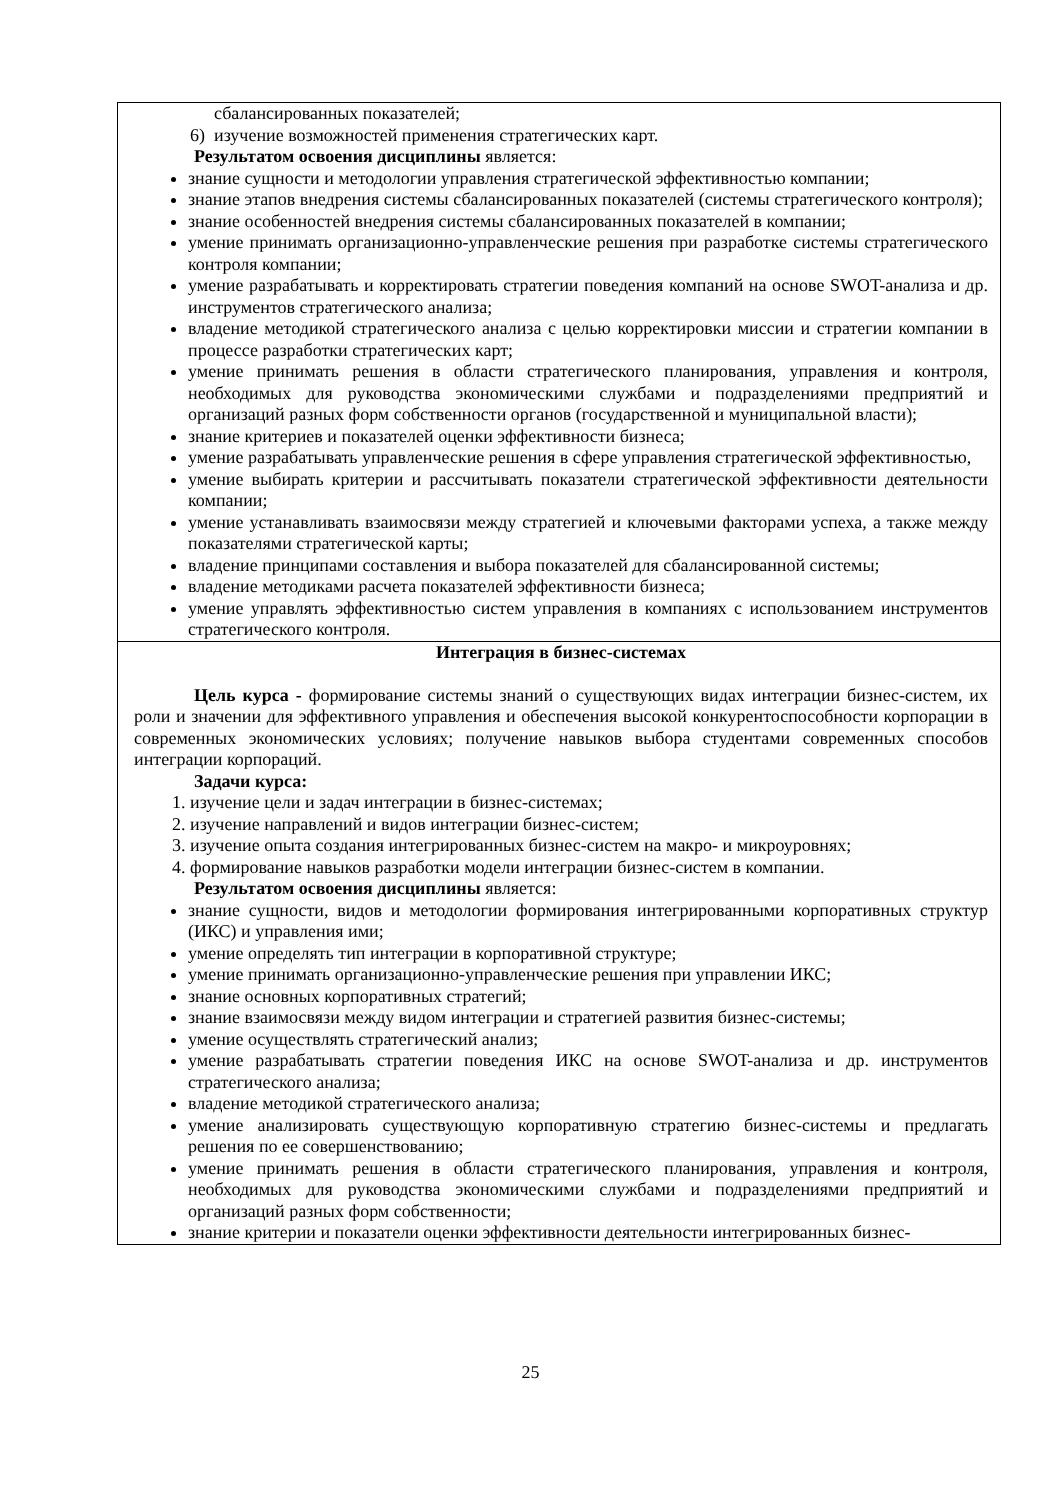| сбалансированных показателей; 6) изучение возможностей применения стратегических карт. Результатом освоения дисциплины является: знание сущности и методологии управления стратегической эффективностью компании; знание этапов внедрения системы сбалансированных показателей (системы стратегического контроля); знание особенностей внедрения системы сбалансированных показателей в компании; умение принимать организационно-управленческие решения при разработке системы стратегического контроля компании; умение разрабатывать и корректировать стратегии поведения компаний на основе SWOT-анализа и др. инструментов стратегического анализа; владение методикой стратегического анализа с целью корректировки миссии и стратегии компании в процессе разработки стратегических карт; умение принимать решения в области стратегического планирования, управления и контроля, необходимых для руководства экономическими службами и подразделениями предприятий и организаций разных форм собственности органов (государственной и муниципальной власти); знание критериев и показателей оценки эффективности бизнеса; умение разрабатывать управленческие решения в сфере управления стратегической эффективностью, умение выбирать критерии и рассчитывать показатели стратегической эффективности деятельности компании; умение устанавливать взаимосвязи между стратегией и ключевыми факторами успеха, а также между показателями стратегической карты; владение принципами составления и выбора показателей для сбалансированной системы; владение методиками расчета показателей эффективности бизнеса; умение управлять эффективностью систем управления в компаниях с использованием инструментов стратегического контроля. |
| Интеграция в бизнес-системах Цель курса - формирование системы знаний о существующих видах интеграции бизнес-систем, их роли и значении для эффективного управления и обеспечения высокой конкурентоспособности корпорации в современных экономических условиях; получение навыков выбора студентами современных способов интеграции корпораций. Задачи курса: 1. изучение цели и задач интеграции в бизнес-системах; 2. изучение направлений и видов интеграции бизнес-систем; 3. изучение опыта создания интегрированных бизнес-систем на макро- и микроуровнях; 4. формирование навыков разработки модели интеграции бизнес-систем в компании. Результатом освоения дисциплины является: знание сущности, видов и методологии формирования интегрированными корпоративных структур (ИКС) и управления ими; умение определять тип интеграции в корпоративной структуре; умение принимать организационно-управленческие решения при управлении ИКС; знание основных корпоративных стратегий; знание взаимосвязи между видом интеграции и стратегией развития бизнес-системы; умение осуществлять стратегический анализ; умение разрабатывать стратегии поведения ИКС на основе SWOT-анализа и др. инструментов стратегического анализа; владение методикой стратегического анализа; умение анализировать существующую корпоративную стратегию бизнес-системы и предлагать решения по ее совершенствованию; умение принимать решения в области стратегического планирования, управления и контроля, необходимых для руководства экономическими службами и подразделениями предприятий и организаций разных форм собственности; знание критерии и показатели оценки эффективности деятельности интегрированных бизнес- |
25